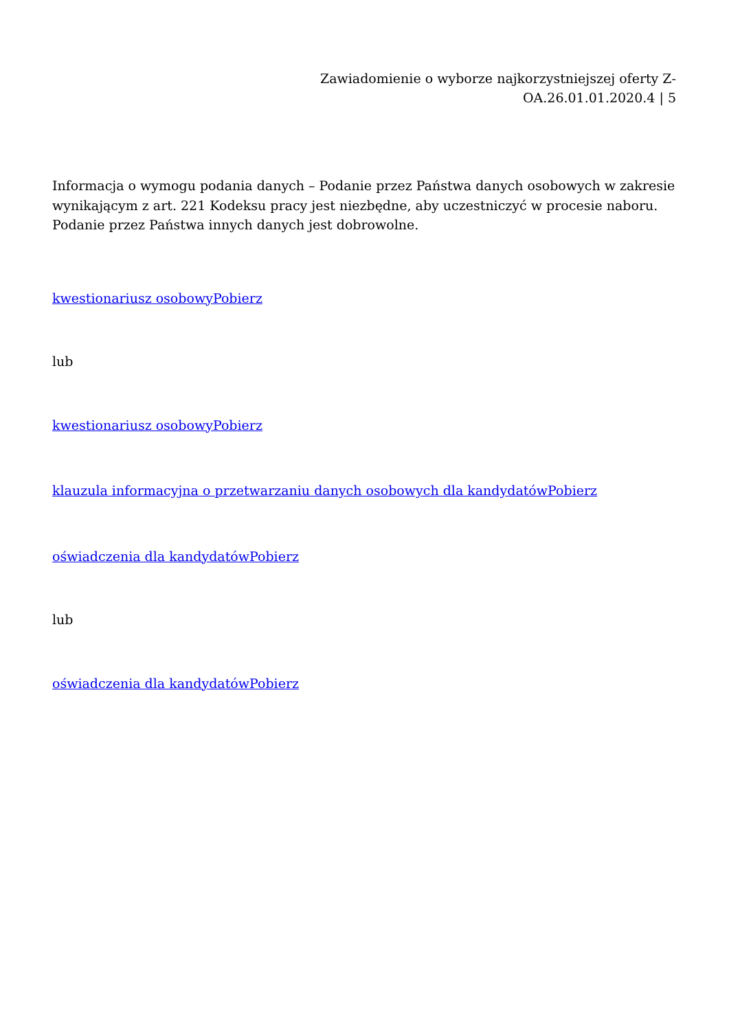Zawiadomienie o wyborze najkorzystniejszej oferty Z-
OA.26.01.01.2020.4 | 5
Informacja o wymogu podania danych – Podanie przez Państwa danych osobowych w zakresie wynikającym z art. 221 Kodeksu pracy jest niezbędne, aby uczestniczyć w procesie naboru. Podanie przez Państwa innych danych jest dobrowolne.
kwestionariusz osobowyPobierz
lub
kwestionariusz osobowyPobierz
klauzula informacyjna o przetwarzaniu danych osobowych dla kandydatówPobierz
oświadczenia dla kandydatówPobierz
lub
oświadczenia dla kandydatówPobierz